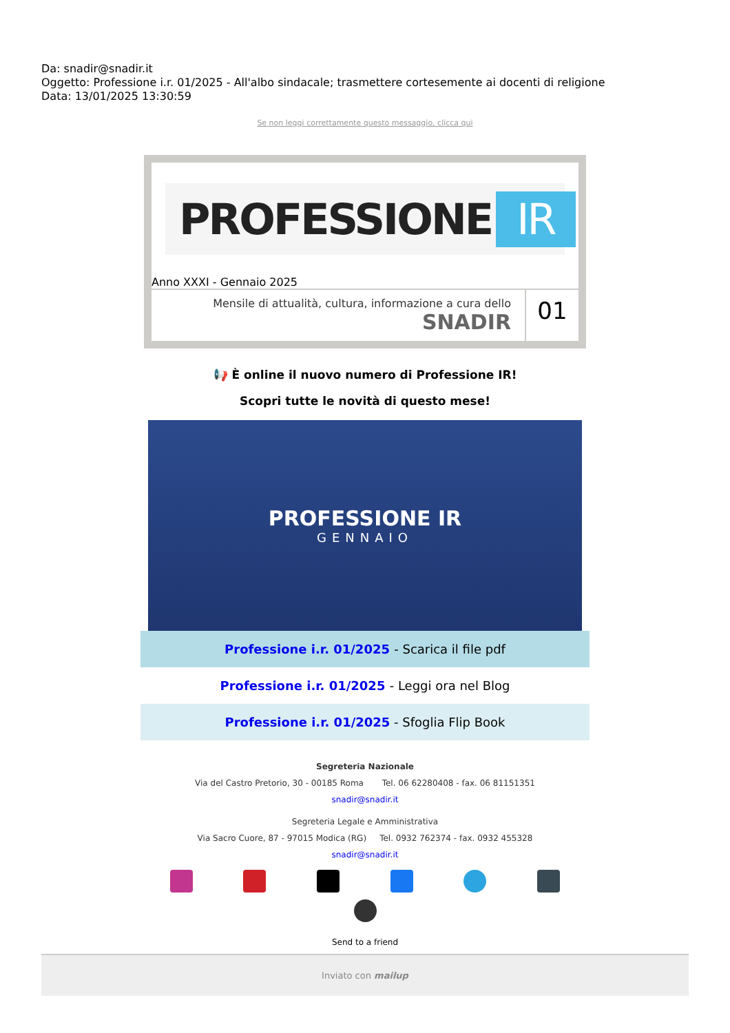Da: snadir@snadir.it
Oggetto: Professione i.r. 01/2025 - All'albo sindacale; trasmettere cortesemente ai docenti di religione
Data: 13/01/2025 13:30:59
Se non leggi correttamente questo messaggio, clicca qui
PROFESSIONE IR
Anno XXXI - Gennaio 2025
Mensile di attualità, cultura, informazione a cura dello
SNADIR
01
📢 È online il nuovo numero di Professione IR!
Scopri tutte le novità di questo mese!
PROFESSIONE IR
GENNAIO
Professione i.r. 01/2025 - Scarica il file pdf
Professione i.r. 01/2025 - Leggi ora nel Blog
Professione i.r. 01/2025 - Sfoglia Flip Book
Segreteria Nazionale
Via del Castro Pretorio, 30 - 00185 Roma Tel. 06 62280408 - fax. 06 81151351
snadir@snadir.it
Segreteria Legale e Amministrativa
Via Sacro Cuore, 87 - 97015 Modica (RG) Tel. 0932 762374 - fax. 0932 455328
snadir@snadir.it
Send to a friend
Inviato con mailup